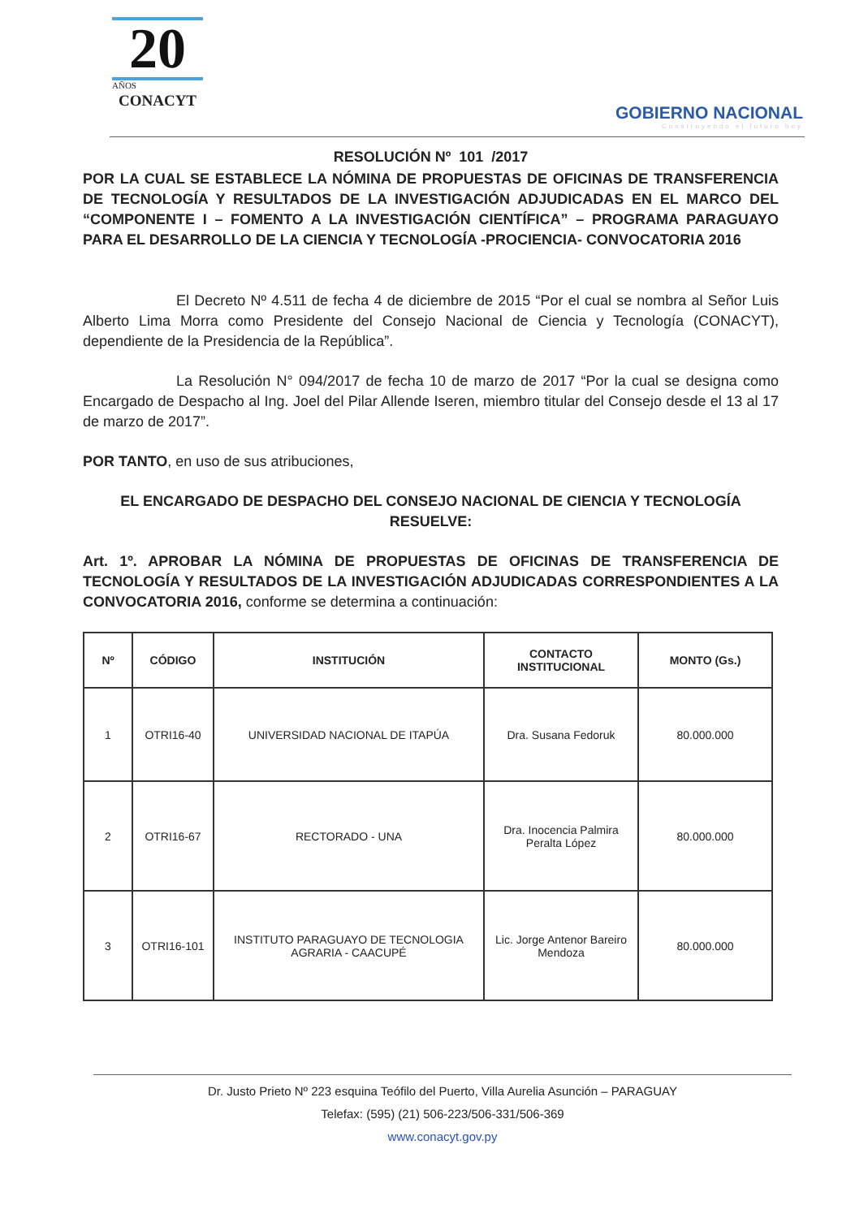20
AÑOS
CONACYT
GOBIERNO NACIONAL
Construyendo el futuro hoy
RESOLUCIÓN Nº 101 /2017
POR LA CUAL SE ESTABLECE LA NÓMINA DE PROPUESTAS DE OFICINAS DE TRANSFERENCIA DE TECNOLOGÍA Y RESULTADOS DE LA INVESTIGACIÓN ADJUDICADAS EN EL MARCO DEL “COMPONENTE I – FOMENTO A LA INVESTIGACIÓN CIENTÍFICA” – PROGRAMA PARAGUAYO PARA EL DESARROLLO DE LA CIENCIA Y TECNOLOGÍA -PROCIENCIA- CONVOCATORIA 2016
El Decreto Nº 4.511 de fecha 4 de diciembre de 2015 “Por el cual se nombra al Señor Luis Alberto Lima Morra como Presidente del Consejo Nacional de Ciencia y Tecnología (CONACYT), dependiente de la Presidencia de la República”.
La Resolución N° 094/2017 de fecha 10 de marzo de 2017 “Por la cual se designa como Encargado de Despacho al Ing. Joel del Pilar Allende Iseren, miembro titular del Consejo desde el 13 al 17 de marzo de 2017”.
POR TANTO, en uso de sus atribuciones,
EL ENCARGADO DE DESPACHO DEL CONSEJO NACIONAL DE CIENCIA Y TECNOLOGÍA
RESUELVE:
Art. 1º. APROBAR LA NÓMINA DE PROPUESTAS DE OFICINAS DE TRANSFERENCIA DE TECNOLOGÍA Y RESULTADOS DE LA INVESTIGACIÓN ADJUDICADAS CORRESPONDIENTES A LA CONVOCATORIA 2016, conforme se determina a continuación:
| Nº | CÓDIGO | INSTITUCIÓN | CONTACTO INSTITUCIONAL | MONTO (Gs.) |
| --- | --- | --- | --- | --- |
| 1 | OTRI16-40 | UNIVERSIDAD NACIONAL DE ITAPÚA | Dra. Susana Fedoruk | 80.000.000 |
| 2 | OTRI16-67 | RECTORADO - UNA | Dra. Inocencia Palmira Peralta López | 80.000.000 |
| 3 | OTRI16-101 | INSTITUTO PARAGUAYO DE TECNOLOGIA AGRARIA - CAACUPÉ | Lic. Jorge Antenor Bareiro Mendoza | 80.000.000 |
Dr. Justo Prieto Nº 223 esquina Teófilo del Puerto, Villa Aurelia Asunción – PARAGUAY
Telefax: (595) (21) 506-223/506-331/506-369
www.conacyt.gov.py